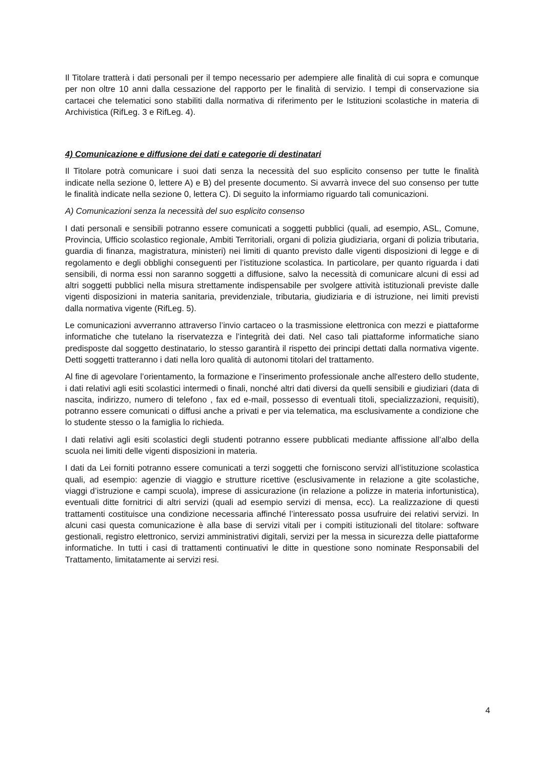Il Titolare tratterà i dati personali per il tempo necessario per adempiere alle finalità di cui sopra e comunque per non oltre 10 anni dalla cessazione del rapporto per le finalità di servizio. I tempi di conservazione sia cartacei che telematici sono stabiliti dalla normativa di riferimento per le Istituzioni scolastiche in materia di Archivistica (RifLeg. 3 e RifLeg. 4).
4) Comunicazione e diffusione dei dati e categorie di destinatari
Il Titolare potrà comunicare i suoi dati senza la necessità del suo esplicito consenso per tutte le finalità indicate nella sezione 0, lettere A) e B) del presente documento. Si avvarrà invece del suo consenso per tutte le finalità indicate nella sezione 0, lettera C). Di seguito la informiamo riguardo tali comunicazioni.
A) Comunicazioni senza la necessità del suo esplicito consenso
I dati personali e sensibili potranno essere comunicati a soggetti pubblici (quali, ad esempio, ASL, Comune, Provincia, Ufficio scolastico regionale, Ambiti Territoriali, organi di polizia giudiziaria, organi di polizia tributaria, guardia di finanza, magistratura, ministeri) nei limiti di quanto previsto dalle vigenti disposizioni di legge e di regolamento e degli obblighi conseguenti per l’istituzione scolastica. In particolare, per quanto riguarda i dati sensibili, di norma essi non saranno soggetti a diffusione, salvo la necessità di comunicare alcuni di essi ad altri soggetti pubblici nella misura strettamente indispensabile per svolgere attività istituzionali previste dalle vigenti disposizioni in materia sanitaria, previdenziale, tributaria, giudiziaria e di istruzione, nei limiti previsti dalla normativa vigente (RifLeg. 5).
Le comunicazioni avverranno attraverso l’invio cartaceo o la trasmissione elettronica con mezzi e piattaforme informatiche che tutelano la riservatezza e l’integrità dei dati. Nel caso tali piattaforme informatiche siano predisposte dal soggetto destinatario, lo stesso garantirà il rispetto dei principi dettati dalla normativa vigente. Detti soggetti tratteranno i dati nella loro qualità di autonomi titolari del trattamento.
Al fine di agevolare l’orientamento, la formazione e l’inserimento professionale anche all'estero dello studente, i dati relativi agli esiti scolastici intermedi o finali, nonché altri dati diversi da quelli sensibili e giudiziari (data di nascita, indirizzo, numero di telefono , fax ed e-mail, possesso di eventuali titoli, specializzazioni, requisiti), potranno essere comunicati o diffusi anche a privati e per via telematica, ma esclusivamente a condizione che lo studente stesso o la famiglia lo richieda.
I dati relativi agli esiti scolastici degli studenti potranno essere pubblicati mediante affissione all’albo della scuola nei limiti delle vigenti disposizioni in materia.
I dati da Lei forniti potranno essere comunicati a terzi soggetti che forniscono servizi all’istituzione scolastica quali, ad esempio: agenzie di viaggio e strutture ricettive (esclusivamente in relazione a gite scolastiche, viaggi d’istruzione e campi scuola), imprese di assicurazione (in relazione a polizze in materia infortunistica), eventuali ditte fornitrici di altri servizi (quali ad esempio servizi di mensa, ecc). La realizzazione di questi trattamenti costituisce una condizione necessaria affinché l’interessato possa usufruire dei relativi servizi. In alcuni casi questa comunicazione è alla base di servizi vitali per i compiti istituzionali del titolare: software gestionali, registro elettronico, servizi amministrativi digitali, servizi per la messa in sicurezza delle piattaforme informatiche. In tutti i casi di trattamenti continuativi le ditte in questione sono nominate Responsabili del Trattamento, limitatamente ai servizi resi.
4